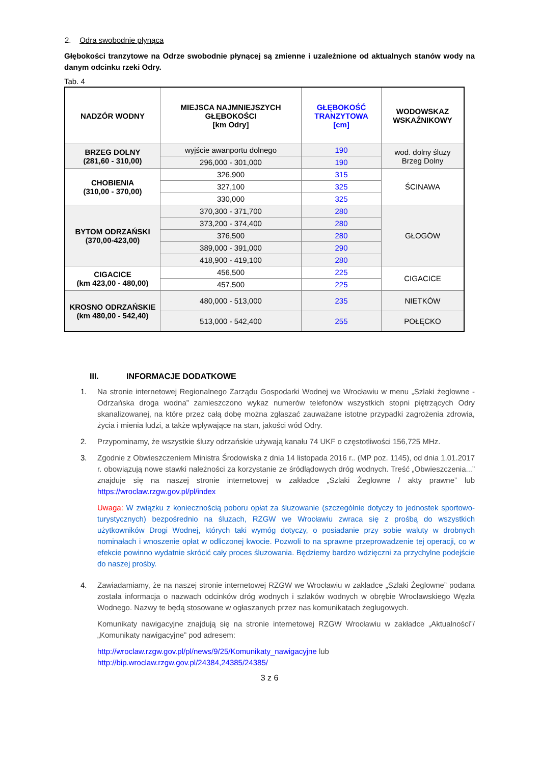2. Odra swobodnie płynąca
Głębokości tranzytowe na Odrze swobodnie płynącej są zmienne i uzależnione od aktualnych stanów wody na danym odcinku rzeki Odry.
Tab. 4
| NADZÓR WODNY | MIEJSCA NAJMNIEJSZYCH GŁĘBOKOŚCI [km Odry] | GŁĘBOKOŚĆ TRANZYTOWA [cm] | WODOWSKAZ WSKAŹNIKOWY |
| --- | --- | --- | --- |
| BRZEG DOLNY (281,60 - 310,00) | wyjście awanportu dolnego | 190 | wod. dolny śluzy Brzeg Dolny |
| | 296,000 - 301,000 | 190 | |
| CHOBIENIA (310,00 - 370,00) | 326,900 | 315 | ŚCINAWA |
| | 327,100 | 325 | |
| | 330,000 | 325 | |
| BYTOM ODRZAŃSKI (370,00-423,00) | 370,300 - 371,700 | 280 | GŁOGÓW |
| | 373,200 - 374,400 | 280 | |
| | 376,500 | 280 | |
| | 389,000 - 391,000 | 290 | |
| | 418,900 - 419,100 | 280 | |
| CIGACICE (km 423,00 - 480,00) | 456,500 | 225 | CIGACICE |
| | 457,500 | 225 | |
| KROSNO ODRZAŃSKIE (km 480,00 - 542,40) | 480,000 - 513,000 | 235 | NIETKÓW |
| | 513,000 - 542,400 | 255 | POŁĘCKO |
III. INFORMACJE DODATKOWE
1. Na stronie internetowej Regionalnego Zarządu Gospodarki Wodnej we Wrocławiu w menu „Szlaki żeglowne - Odrzańska droga wodna” zamieszczono wykaz numerów telefonów wszystkich stopni piętrzących Odry skanalizowanej, na które przez całą dobę można zgłaszać zauważane istotne przypadki zagrożenia zdrowia, życia i mienia ludzi, a także wpływające na stan, jakości wód Odry.
2. Przypominamy, że wszystkie śluzy odrzańskie używają kanału 74 UKF o częstotliwości 156,725 MHz.
3. Zgodnie z Obwieszczeniem Ministra Środowiska z dnia 14 listopada 2016 r.. (MP poz. 1145), od dnia 1.01.2017 r. obowiązują nowe stawki należności za korzystanie ze śródlądowych dróg wodnych. Treść „Obwieszczenia...” znajduje się na naszej stronie internetowej w zakładce „Szlaki Żeglowne / akty prawne” lub https://wroclaw.rzgw.gov.pl/pl/index
Uwaga: W związku z koniecznością poboru opłat za śluzowanie (szczególnie dotyczy to jednostek sportowo-turystycznych) bezpośrednio na śluzach, RZGW we Wrocławiu zwraca się z prośbą do wszystkich użytkowników Drogi Wodnej, których taki wymóg dotyczy, o posiadanie przy sobie waluty w drobnych nominałach i wnoszenie opłat w odliczonej kwocie. Pozwoli to na sprawne przeprowadzenie tej operacji, co w efekcie powinno wydatnie skrócić cały proces śluzowania. Będziemy bardzo wdzięczni za przychylne podejście do naszej prośby.
4. Zawiadamiamy, że na naszej stronie internetowej RZGW we Wrocławiu w zakładce „Szlaki Żeglowne” podana została informacja o nazwach odcinków dróg wodnych i szlaków wodnych w obrębie Wrocławskiego Węzła Wodnego. Nazwy te będą stosowane w ogłaszanych przez nas komunikatach żeglugowych.
Komunikaty nawigacyjne znajdują się na stronie internetowej RZGW Wrocławiu w zakładce „Aktualności”/„Komunikaty nawigacyjne” pod adresem:
http://wroclaw.rzgw.gov.pl/pl/news/9/25/Komunikaty_nawigacyjne lub
http://bip.wroclaw.rzgw.gov.pl/24384,24385/24385/
3 z 6